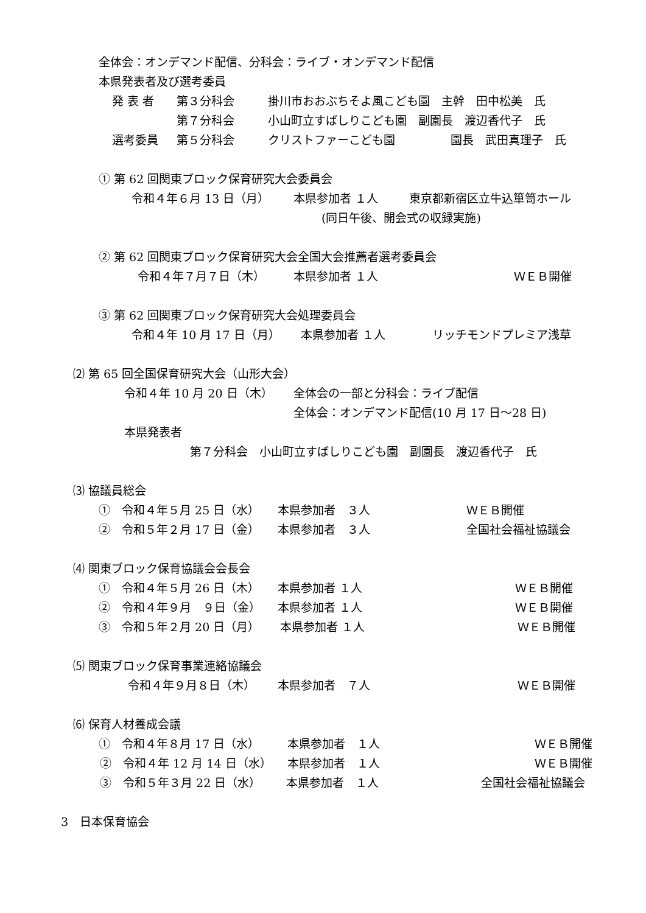全体会：オンデマンド配信、分科会：ライブ・オンデマンド配信
本県発表者及び選考委員
発 表 者 第３分科会 掛川市おおぶちそよ風こども園　主幹　田中松美　氏
第７分科会 小山町立すばしりこども園　副園長　渡辺香代子　氏
選考委員 第５分科会 クリストファーこども園 園長　武田真理子　氏
① 第 62 回関東ブロック保育研究大会委員会
令和４年６月 13 日（月） 本県参加者 １人 東京都新宿区立牛込箪笥ホール
(同日午後、開会式の収録実施)
② 第 62 回関東ブロック保育研究大会全国大会推薦者選考委員会
令和４年７月７日（木） 本県参加者 １人 ＷＥＢ開催
③ 第 62 回関東ブロック保育研究大会処理委員会
令和４年 10 月 17 日（月） 本県参加者 １人 リッチモンドプレミア浅草
⑵ 第 65 回全国保育研究大会（山形大会）
令和４年 10 月 20 日（木） 全体会の一部と分科会：ライブ配信
全体会：オンデマンド配信(10 月 17 日～28 日)
本県発表者
第７分科会　小山町立すばしりこども園　副園長　渡辺香代子　氏
⑶ 協議員総会
①　令和４年５月 25 日（水） 本県参加者　３人 ＷＥＢ開催
②　令和５年２月 17 日（金） 本県参加者　３人 全国社会福祉協議会
⑷ 関東ブロック保育協議会会長会
①　令和４年５月 26 日（木） 本県参加者 １人 ＷＥＢ開催
②　令和４年９月　９日（金） 本県参加者 １人 ＷＥＢ開催
③　令和５年２月 20 日（月） 本県参加者 １人 ＷＥＢ開催
⑸ 関東ブロック保育事業連絡協議会
令和４年９月８日（木） 本県参加者　７人 ＷＥＢ開催
⑹ 保育人材養成会議
①　令和４年８月 17 日（水） 本県参加者　１人 ＷＥＢ開催
②　令和４年 12 月 14 日（水） 本県参加者　１人 ＷＥＢ開催
③　令和５年３月 22 日（水） 本県参加者　１人 全国社会福祉協議会
3　日本保育協会